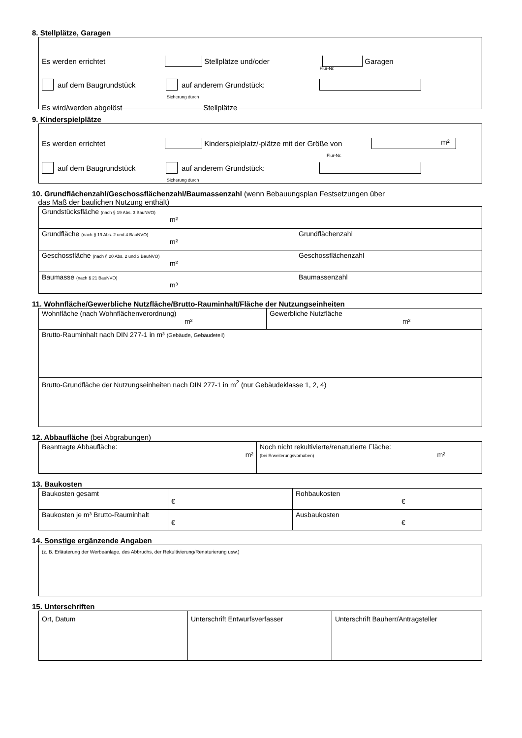8. Stellplätze, Garagen
Es werden errichtet Stellplätze und/oder Garagen Flur-Nr.
auf dem Baugrundstück auf anderem Grundstück:
Sicherung durch
Es wird/werden abgelöst Stellplätze
9. Kinderspielplätze
Es werden errichtet Kinderspielplatz/-plätze mit der Größe von m²
Flur-Nr.
auf dem Baugrundstück auf anderem Grundstück:
Sicherung durch
10. Grundflächenzahl/Geschossflächenzahl/Baumassenzahl (wenn Bebauungsplan Festsetzungen über
das Maß der baulichen Nutzung enthält)
| Grundstücksfläche (nach § 19 Abs. 3 BauNVO) m² | |
| Grundfläche (nach § 19 Abs. 2 und 4 BauNVO) m² | Grundflächenzahl |
| Geschossfläche (nach § 20 Abs. 2 und 3 BauNVO) m² | Geschossflächenzahl |
| Baumasse (nach § 21 BauNVO) m³ | Baumassenzahl |
11. Wohnfläche/Gewerbliche Nutzfläche/Brutto-Rauminhalt/Fläche der Nutzungseinheiten
| Wohnfläche (nach Wohnflächenverordnung) m² | Gewerbliche Nutzfläche m² |
| Brutto-Rauminhalt nach DIN 277-1 in m³ (Gebäude, Gebäudeteil) | |
| Brutto-Grundfläche der Nutzungseinheiten nach DIN 277-1 in m<sup>2</sup> (nur Gebäudeklasse 1, 2, 4) | |
12. Abbaufläche (bei Abgrabungen)
| Beantragte Abbaufläche: m² | Noch nicht rekultivierte/renaturierte Fläche: (bei Erweiterungsvorhaben) m² |
13. Baukosten
| Baukosten gesamt | € | Rohbaukosten € |
| Baukosten je m³ Brutto-Rauminhalt | € | Ausbaukosten € |
14. Sonstige ergänzende Angaben
(z. B. Erläuterung der Werbeanlage, des Abbruchs, der Rekultivierung/Renaturierung usw.)
15. Unterschriften
| Ort, Datum | Unterschrift Entwurfsverfasser | Unterschrift Bauherr/Antragsteller |